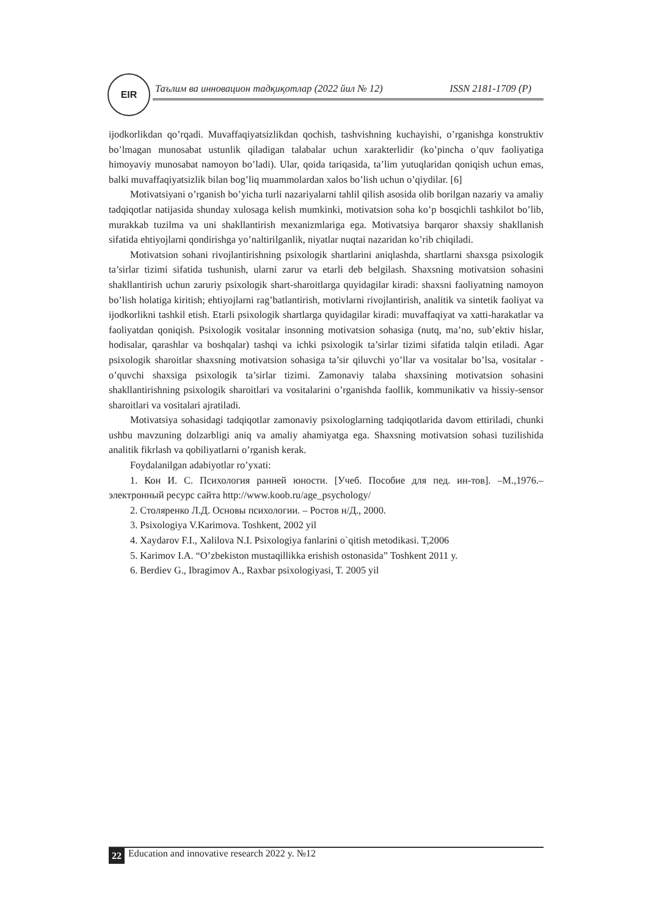EIR
Таълим ва инновацион тадқиқотлар (2022 йил № 12) ISSN 2181-1709 (P)
ijodkorlikdan qo’rqadi. Muvaffaqiyatsizlikdan qochish, tashvishning kuchayishi, o’rganishga konstruktiv bo’lmagan munosabat ustunlik qiladigan talabalar uchun xarakterlidir (ko’pincha o’quv faoliyatiga himoyaviy munosabat namoyon bo’ladi). Ular, qoida tariqasida, ta’lim yutuqlaridan qoniqish uchun emas, balki muvaffaqiyatsizlik bilan bog’liq muammolardan xalos bo’lish uchun o’qiydilar. [6]
Motivatsiyani o’rganish bo’yicha turli nazariyalarni tahlil qilish asosida olib borilgan nazariy va amaliy tadqiqotlar natijasida shunday xulosaga kelish mumkinki, motivatsion soha ko’p bosqichli tashkilot bo’lib, murakkab tuzilma va uni shakllantirish mexanizmlariga ega. Motivatsiya barqaror shaxsiy shakllanish sifatida ehtiyojlarni qondirishga yo’naltirilganlik, niyatlar nuqtai nazaridan ko’rib chiqiladi.
Motivatsion sohani rivojlantirishning psixologik shartlarini aniqlashda, shartlarni shaxsga psixologik ta’sirlar tizimi sifatida tushunish, ularni zarur va etarli deb belgilash. Shaxsning motivatsion sohasini shakllantirish uchun zaruriy psixologik shart-sharoitlarga quyidagilar kiradi: shaxsni faoliyatning namoyon bo’lish holatiga kiritish; ehtiyojlarni rag’batlantirish, motivlarni rivojlantirish, analitik va sintetik faoliyat va ijodkorlikni tashkil etish. Etarli psixologik shartlarga quyidagilar kiradi: muvaffaqiyat va xatti-harakatlar va faoliyatdan qoniqish. Psixologik vositalar insonning motivatsion sohasiga (nutq, ma’no, sub’ektiv hislar, hodisalar, qarashlar va boshqalar) tashqi va ichki psixologik ta’sirlar tizimi sifatida talqin etiladi. Agar psixologik sharoitlar shaxsning motivatsion sohasiga ta’sir qiluvchi yo’llar va vositalar bo’lsa, vositalar - o’quvchi shaxsiga psixologik ta’sirlar tizimi. Zamonaviy talaba shaxsining motivatsion sohasini shakllantirishning psixologik sharoitlari va vositalarini o’rganishda faollik, kommunikativ va hissiy-sensor sharoitlari va vositalari ajratiladi.
Motivatsiya sohasidagi tadqiqotlar zamonaviy psixologlarning tadqiqotlarida davom ettiriladi, chunki ushbu mavzuning dolzarbligi aniq va amaliy ahamiyatga ega. Shaxsning motivatsion sohasi tuzilishida analitik fikrlash va qobiliyatlarni o’rganish kerak.
Foydalanilgan adabiyotlar ro’yxati:
1. Кон И. С. Психология ранней юности. [Учеб. Пособие для пед. ин-тов]. –М.,1976.–электронный ресурс сайта http://www.koob.ru/age_psychology/
2. Столяренко Л.Д. Основы психологии. – Ростов н/Д., 2000.
3. Psixologiya V.Karimova. Toshkent, 2002 yil
4. Xaydarov F.I., Xalilova N.I. Psixologiya fanlarini o`qitish metodikasi. T,2006
5. Karimov I.A. “O’zbekiston mustaqillikka erishish ostonasida” Toshkent 2011 y.
6. Berdiev G., Ibragimov A., Raxbar psixologiyasi, T. 2005 yil
22 Education and innovative research 2022 y. №12